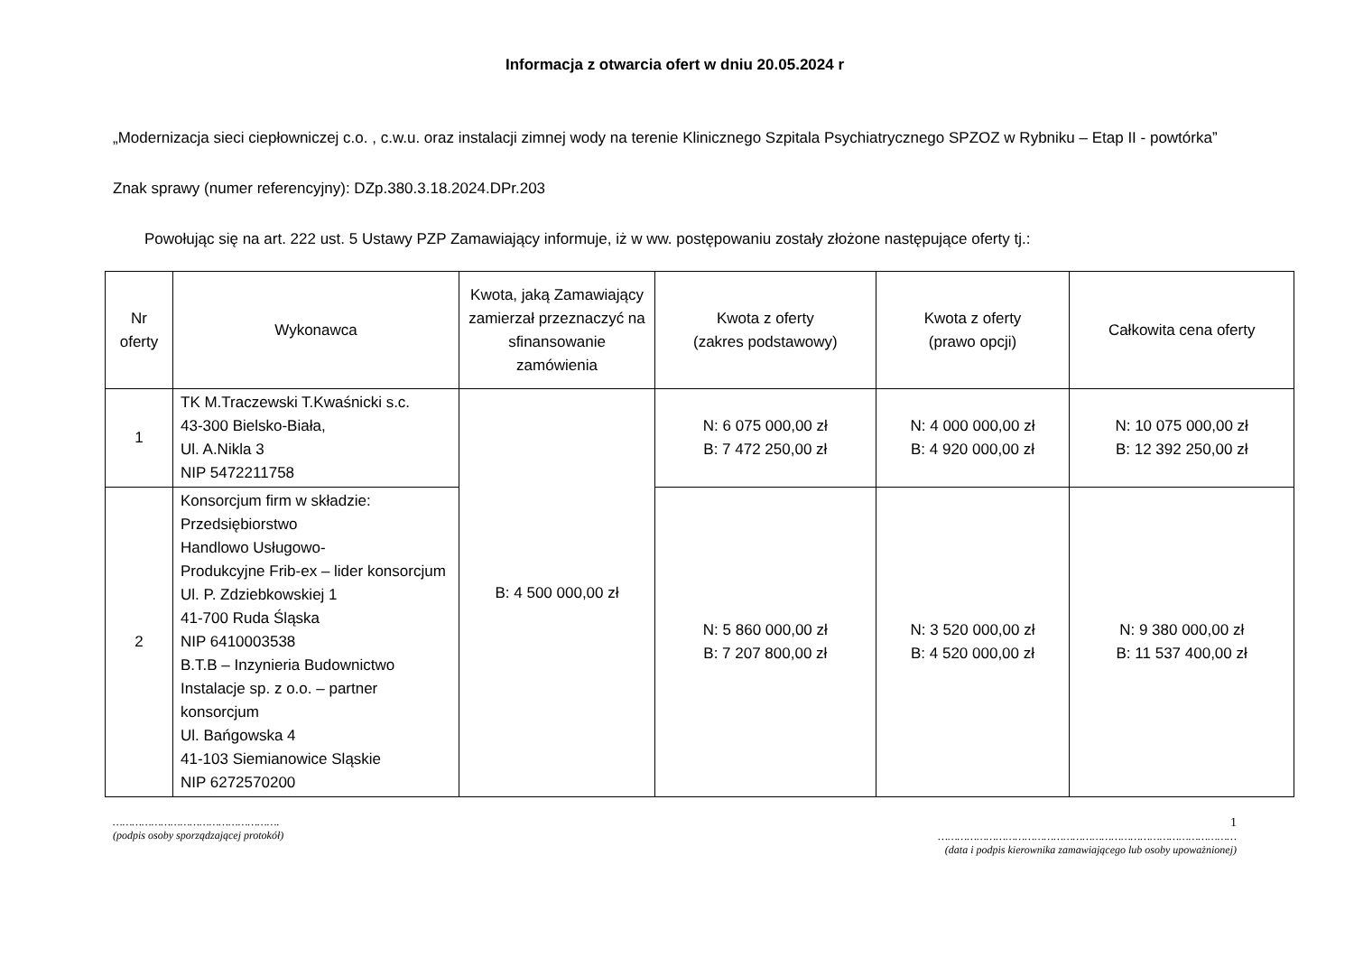Informacja z otwarcia ofert w dniu 20.05.2024 r
„Modernizacja sieci ciepłowniczej c.o. , c.w.u. oraz instalacji zimnej wody na terenie Klinicznego Szpitala Psychiatrycznego SPZOZ w Rybniku – Etap II - powtórka”
Znak sprawy (numer referencyjny): DZp.380.3.18.2024.DPr.203
Powołując się na art. 222 ust. 5 Ustawy PZP Zamawiający informuje, iż w ww. postępowaniu zostały złożone następujące oferty tj.:
| Nr oferty | Wykonawca | Kwota, jaką Zamawiający zamierzał przeznaczyć na sfinansowanie zamówienia | Kwota z oferty (zakres podstawowy) | Kwota z oferty (prawo opcji) | Całkowita cena oferty |
| --- | --- | --- | --- | --- | --- |
| 1 | TK M.Traczewski T.Kwaśnicki s.c. 43-300 Bielsko-Biała, Ul. A.Nikla 3 NIP 5472211758 | B: 4 500 000,00 zł | N: 6 075 000,00 zł B: 7 472 250,00 zł | N: 4 000 000,00 zł B: 4 920 000,00 zł | N: 10 075 000,00 zł B: 12 392 250,00 zł |
| 2 | Konsorcjum firm w składzie: Przedsiębiorstwo Handlowo Usługowo- Produkcyjne Frib-ex – lider konsorcjum Ul. P. Zdziebkowskiej 1 41-700 Ruda Śląska NIP 6410003538 B.T.B – Inzynieria Budownictwo Instalacje sp. z o.o. – partner konsorcjum Ul. Bańgowska 4 41-103 Siemianowice Sląskie NIP 6272570200 | | N: 5 860 000,00 zł B: 7 207 800,00 zł | N: 3 520 000,00 zł B: 4 520 000,00 zł | N: 9 380 000,00 zł B: 11 537 400,00 zł |
…………………………………………….
(podpis osoby sporządzającej protokół)
1
…………………………………………………………………………………
(data i podpis kierownika zamawiającego lub osoby upoważnionej)